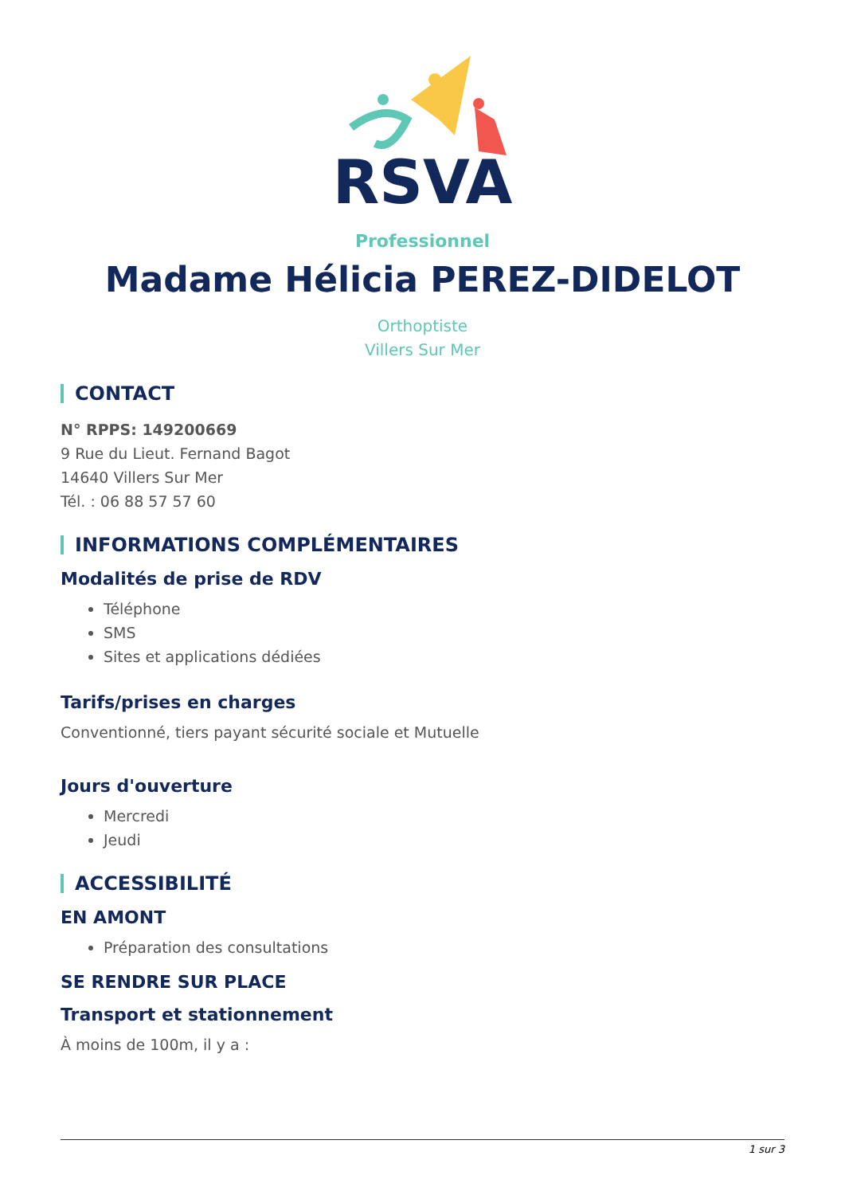RSVA
Professionnel
Madame Hélicia PEREZ-DIDELOT
Orthoptiste
Villers Sur Mer
CONTACT
N° RPPS: 149200669
9 Rue du Lieut. Fernand Bagot
14640 Villers Sur Mer
Tél. : 06 88 57 57 60
INFORMATIONS COMPLÉMENTAIRES
Modalités de prise de RDV
Téléphone
SMS
Sites et applications dédiées
Tarifs/prises en charges
Conventionné, tiers payant sécurité sociale et Mutuelle
Jours d'ouverture
Mercredi
Jeudi
ACCESSIBILITÉ
EN AMONT
Préparation des consultations
SE RENDRE SUR PLACE
Transport et stationnement
À moins de 100m, il y a :
1 sur 3